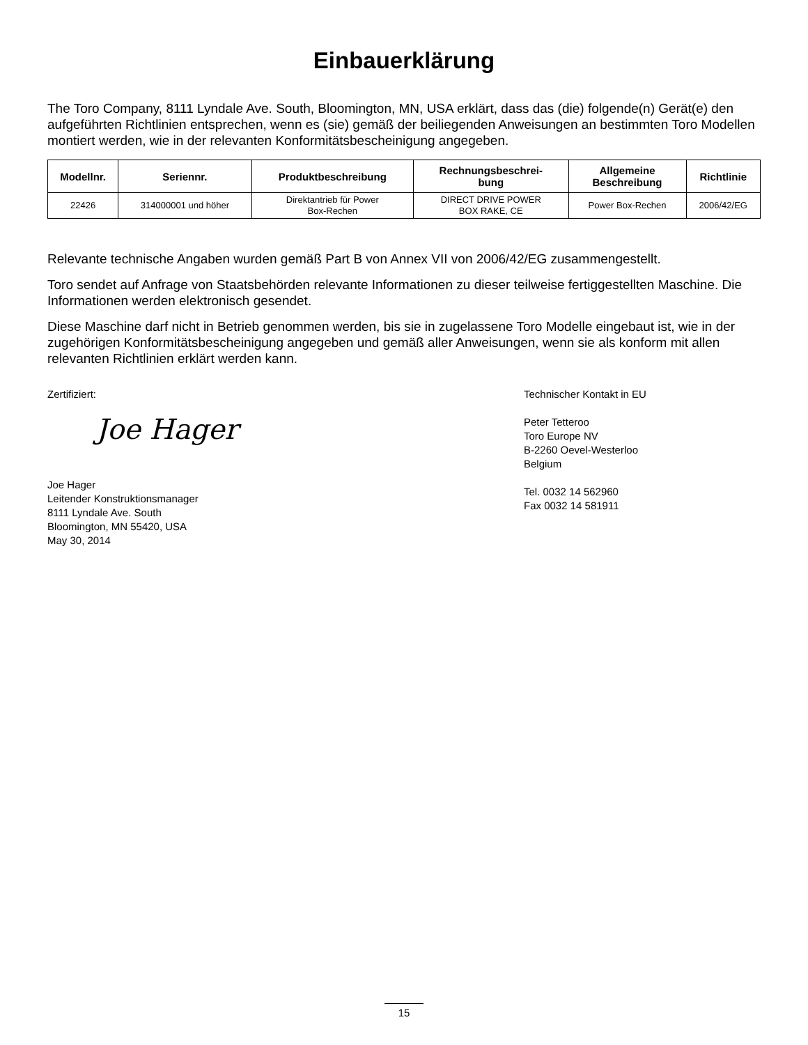Einbauerklärung
The Toro Company, 8111 Lyndale Ave. South, Bloomington, MN, USA erklärt, dass das (die) folgende(n) Gerät(e) den aufgeführten Richtlinien entsprechen, wenn es (sie) gemäß der beiliegenden Anweisungen an bestimmten Toro Modellen montiert werden, wie in der relevanten Konformitätsbescheinigung angegeben.
| Modellnr. | Seriennr. | Produktbeschreibung | Rechnungsbeschrei- bung | Allgemeine Beschreibung | Richtlinie |
| --- | --- | --- | --- | --- | --- |
| 22426 | 314000001 und höher | Direktantrieb für Power Box-Rechen | DIRECT DRIVE POWER BOX RAKE, CE | Power Box-Rechen | 2006/42/EG |
Relevante technische Angaben wurden gemäß Part B von Annex VII von 2006/42/EG zusammengestellt.
Toro sendet auf Anfrage von Staatsbehörden relevante Informationen zu dieser teilweise fertiggestellten Maschine. Die Informationen werden elektronisch gesendet.
Diese Maschine darf nicht in Betrieb genommen werden, bis sie in zugelassene Toro Modelle eingebaut ist, wie in der zugehörigen Konformitätsbescheinigung angegeben und gemäß aller Anweisungen, wenn sie als konform mit allen relevanten Richtlinien erklärt werden kann.
Zertifiziert:
Joe Hager
Joe Hager
Leitender Konstruktionsmanager
8111 Lyndale Ave. South
Bloomington, MN 55420, USA
May 30, 2014
Technischer Kontakt in EU
Peter Tetteroo
Toro Europe NV
B-2260 Oevel-Westerloo
Belgium
Tel. 0032 14 562960
Fax 0032 14 581911
15